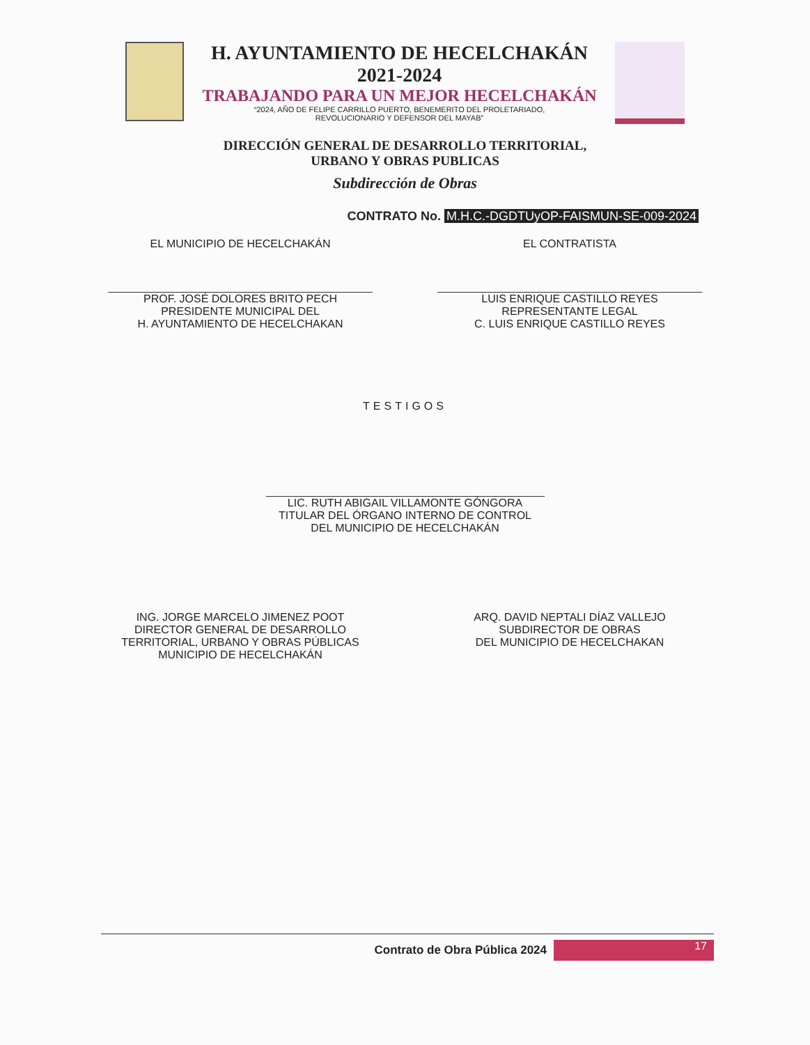H. AYUNTAMIENTO DE HECELCHAKÁN
2021-2024
TRABAJANDO PARA UN MEJOR HECELCHAKÁN
“2024, AÑO DE FELIPE CARRILLO PUERTO, BENEMERITO DEL PROLETARIADO,
REVOLUCIONARIO Y DEFENSOR DEL MAYAB”
DIRECCIÓN GENERAL DE DESARROLLO TERRITORIAL,
URBANO Y OBRAS PUBLICAS
Subdirección de Obras
CONTRATO No. M.H.C.-DGDTUyOP-FAISMUN-SE-009-2024
EL MUNICIPIO DE HECELCHAKÁN
PROF. JOSÉ DOLORES BRITO PECH
PRESIDENTE MUNICIPAL DEL
H. AYUNTAMIENTO DE HECELCHAKAN
EL CONTRATISTA
LUIS ENRIQUE CASTILLO REYES
REPRESENTANTE LEGAL
C. LUIS ENRIQUE CASTILLO REYES
TESTIGOS
LIC. RUTH ABIGAIL VILLAMONTE GÓNGORA
TITULAR DEL ÓRGANO INTERNO DE CONTROL
DEL MUNICIPIO DE HECELCHAKÁN
ING. JORGE MARCELO JIMENEZ POOT
DIRECTOR GENERAL DE DESARROLLO
TERRITORIAL, URBANO Y OBRAS PÚBLICAS
MUNICIPIO DE HECELCHAKÁN
ARQ. DAVID NEPTALI DÍAZ VALLEJO
SUBDIRECTOR DE OBRAS
DEL MUNICIPIO DE HECELCHAKAN
Contrato de Obra Pública 2024
17